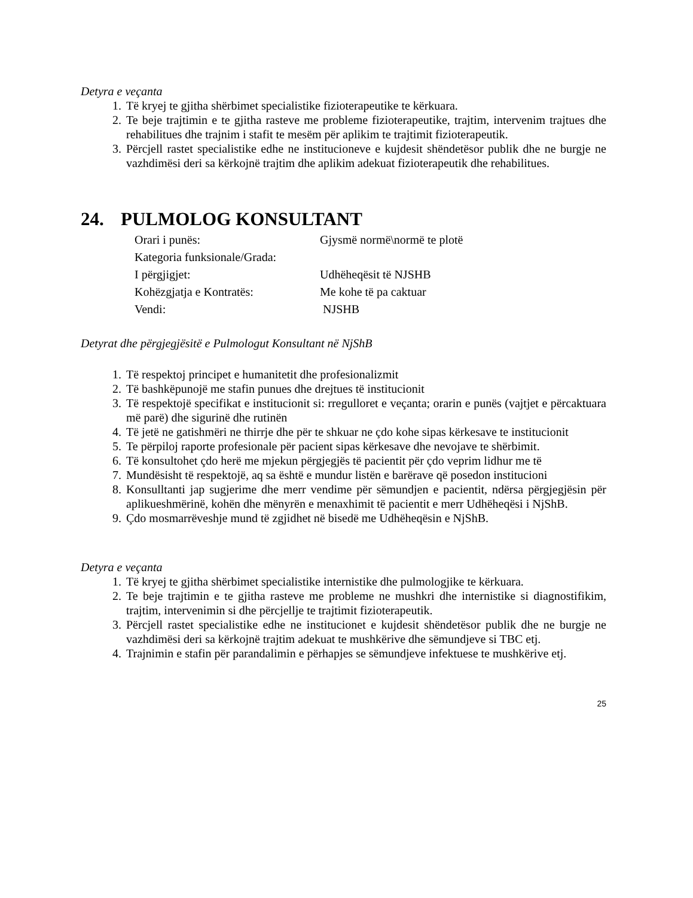Detyra e veçanta
1. Të kryej te gjitha shërbimet specialistike fizioterapeutike te kërkuara.
2. Te beje trajtimin e te gjitha rasteve me probleme fizioterapeutike, trajtim, intervenim trajtues dhe rehabilitues dhe trajnim i stafit te mesëm për aplikim te trajtimit fizioterapeutik.
3. Përcjell rastet specialistike edhe ne institucioneve e kujdesit shëndetësor publik dhe ne burgje ne vazhdimësi deri sa kërkojnë trajtim dhe aplikim adekuat fizioterapeutik dhe rehabilitues.
24. PULMOLOG KONSULTANT
| Orari i punës: | Gjysmë normë\normë te plotë |
| Kategoria funksionale/Grada: | |
| I përgjigjet: | Udhëheqësit të NJSHB |
| Kohëzgjatja e Kontratës: | Me kohe të pa caktuar |
| Vendi: | NJSHB |
Detyrat dhe përgjegjësitë e Pulmologut Konsultant në NjShB
1. Të respektoj principet e humanitetit dhe profesionalizmit
2. Të bashkëpunojë me stafin punues dhe drejtues të institucionit
3. Të respektojë specifikat e institucionit si: rregulloret e veçanta; orarin e punës (vajtjet e përcaktuara më parë) dhe sigurinë dhe rutinën
4. Të jetë ne gatishmëri ne thirrje dhe për te shkuar ne çdo kohe sipas kërkesave te institucionit
5. Te përpiloj raporte profesionale për pacient sipas kërkesave dhe nevojave te shërbimit.
6. Të konsultohet çdo herë me mjekun përgjegjës të pacientit për çdo veprim lidhur me të
7. Mundësisht të respektojë, aq sa është e mundur listën e barërave që posedon institucioni
8. Konsulltanti jap sugjerime dhe merr vendime për sëmundjen e pacientit, ndërsa përgjegjësin për aplikueshmërinë, kohën dhe mënyrën e menaxhimit të pacientit e merr Udhëheqësi i NjShB.
9. Çdo mosmarrëveshje mund të zgjidhet në bisedë me Udhëheqësin e NjShB.
Detyra e veçanta
1. Të kryej te gjitha shërbimet specialistike internistike dhe pulmologjike te kërkuara.
2. Te beje trajtimin e te gjitha rasteve me probleme ne mushkri dhe internistike si diagnostifikim, trajtim, intervenimin si dhe përcjellje te trajtimit fizioterapeutik.
3. Përcjell rastet specialistike edhe ne institucionet e kujdesit shëndetësor publik dhe ne burgje ne vazhdimësi deri sa kërkojnë trajtim adekuat te mushkërive dhe sëmundjeve si TBC etj.
4. Trajnimin e stafin për parandalimin e përhapjes se sëmundjeve infektuese te mushkërive etj.
25